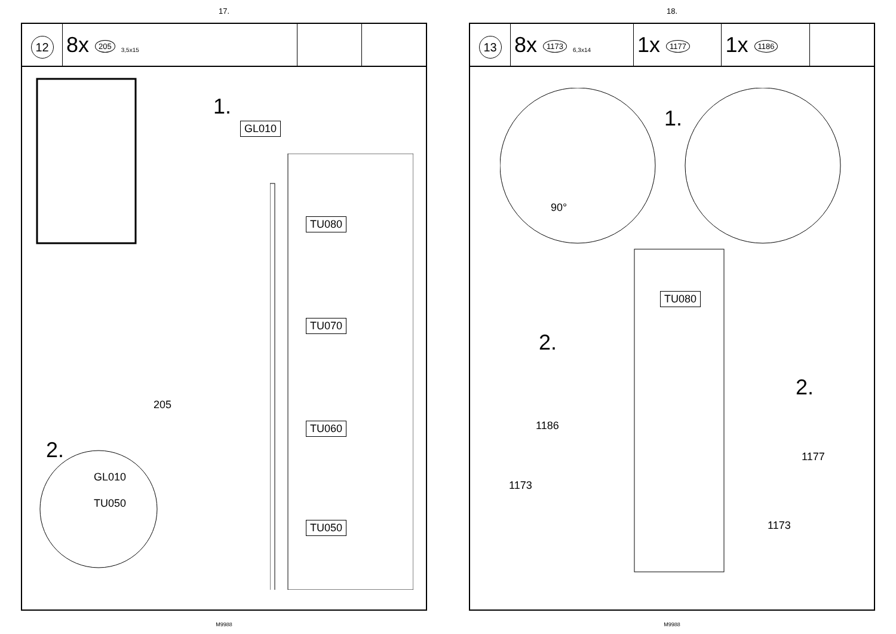17.
| 12 | 8x 205 3,5x15 | | |
1.
GL010
TU080
TU070
TU060
TU050
205
2.
GL010
TU050
M9988
18.
| 13 | 8x 1173 6,3x14 | 1x 1177 | 1x 1186 | |
90°
1.
TU080
2.
1186
1173
2.
1177
1173
M9988